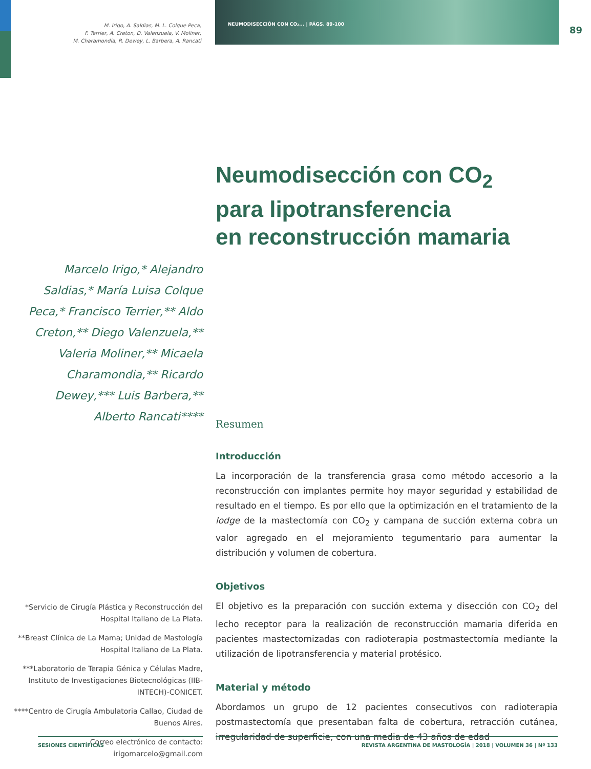89
M. Irigo, A. Saldias, M. L. Colque Peca,
F. Terrier, A. Creton, D. Valenzuela, V. Moliner,
M. Charamondia, R. Dewey, L. Barbera, A. Rancati
Marcelo Irigo,* Alejandro
Saldias,* María Luisa Colque
Peca,* Francisco Terrier,** Aldo
Creton,** Diego Valenzuela,**
Valeria Moliner,** Micaela
Charamondia,** Ricardo
Dewey,*** Luis Barbera,**
Alberto Rancati****
*Servicio de Cirugía Plástica y Reconstrucción del Hospital Italiano de La Plata.
**Breast Clínica de La Mama; Unidad de Mastología Hospital Italiano de La Plata.
***Laboratorio de Terapia Génica y Células Madre, Instituto de Investigaciones Biotecnológicas (IIB-INTECH)-CONICET.
****Centro de Cirugía Ambulatoria Callao, Ciudad de Buenos Aires.
Correo electrónico de contacto: irigomarcelo@gmail.com
NEUMODISECCIÓN CON CO₂... | PÁGS. 89-100
Neumodisección con CO<sub>2</sub>
para lipotransferencia
en reconstrucción mamaria
Resumen
Introducción
La incorporación de la transferencia grasa como método accesorio a la reconstrucción con implantes permite hoy mayor seguridad y estabilidad de resultado en el tiempo. Es por ello que la optimización en el tratamiento de la lodge de la mastectomía con CO<sub>2</sub> y campana de succión externa cobra un valor agregado en el mejoramiento tegumentario para aumentar la distribución y volumen de cobertura.
Objetivos
El objetivo es la preparación con succión externa y disección con CO<sub>2</sub> del lecho receptor para la realización de reconstrucción mamaria diferida en pacientes mastectomizadas con radioterapia postmastectomía mediante la utilización de lipotransferencia y material protésico.
Material y método
Abordamos un grupo de 12 pacientes consecutivos con radioterapia postmastectomía que presentaban falta de cobertura, retracción cutánea, irregularidad de superficie, con una media de 43 años de edad
SESIONES CIENTÍFICAS REVISTA ARGENTINA DE MASTOLOGÍA | 2018 | VOLUMEN 36 | Nº 133